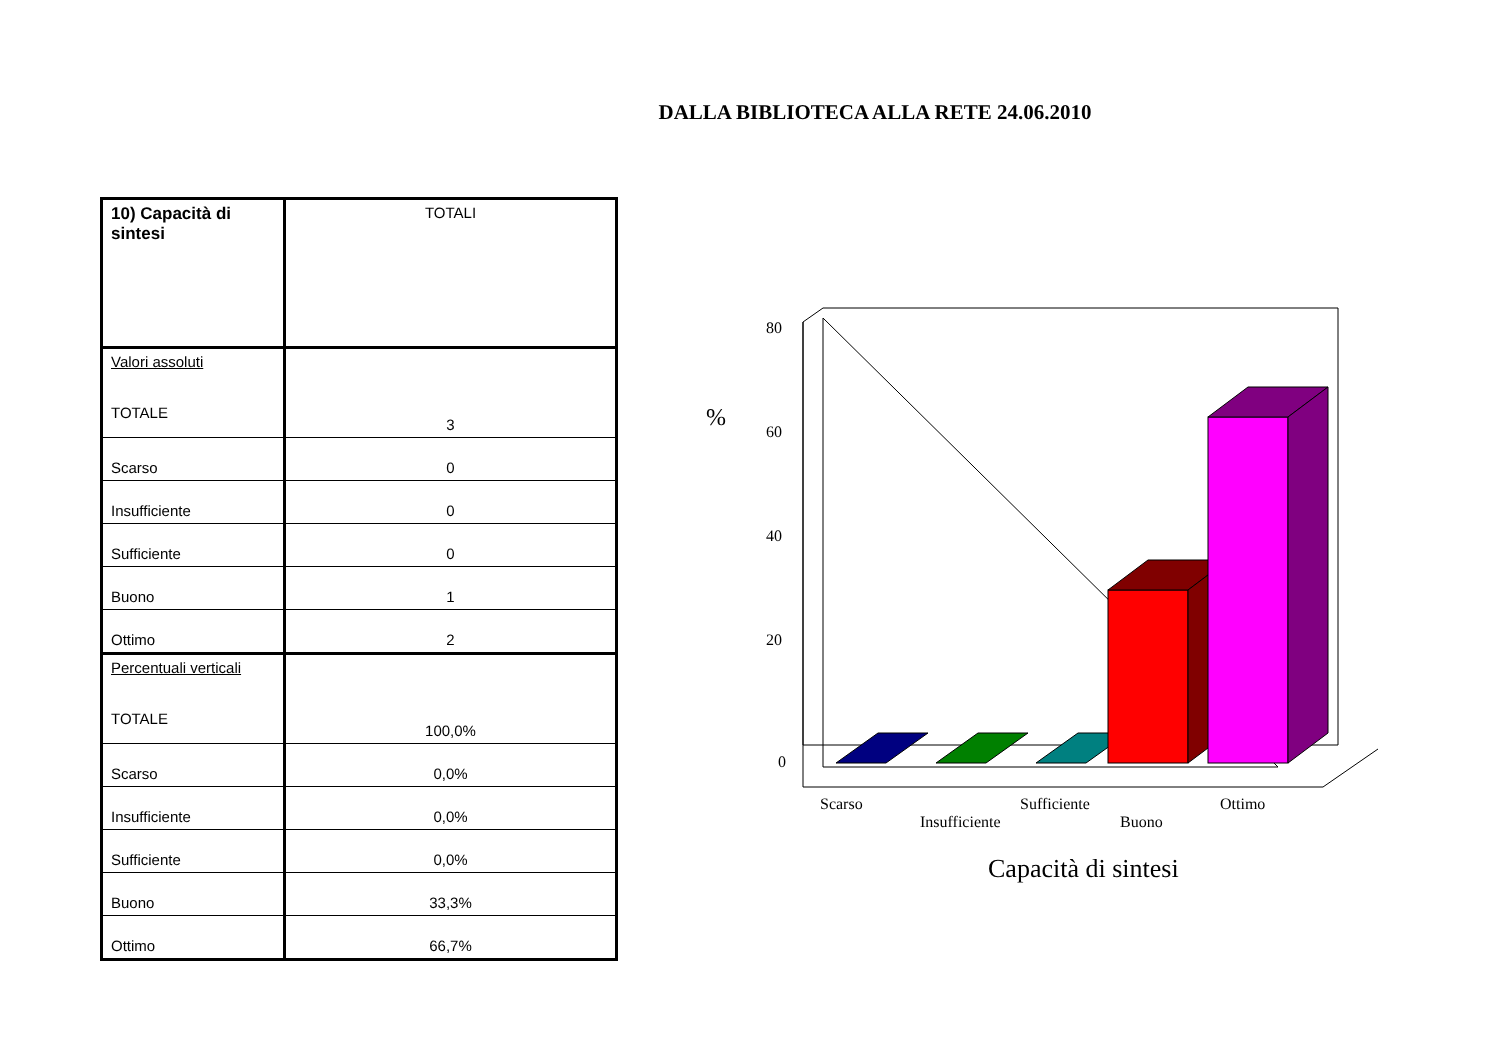DALLA BIBLIOTECA ALLA RETE 24.06.2010
| 10) Capacità di sintesi | TOTALI |
| Valori assoluti TOTALE | 3 |
| Scarso | 0 |
| Insufficiente | 0 |
| Sufficiente | 0 |
| Buono | 1 |
| Ottimo | 2 |
| Percentuali verticali TOTALE | 100,0% |
| Scarso | 0,0% |
| Insufficiente | 0,0% |
| Sufficiente | 0,0% |
| Buono | 33,3% |
| Ottimo | 66,7% |
%
80
60
40
20
0
Scarso
Insufficiente
Sufficiente
Buono
Ottimo
Capacità di sintesi